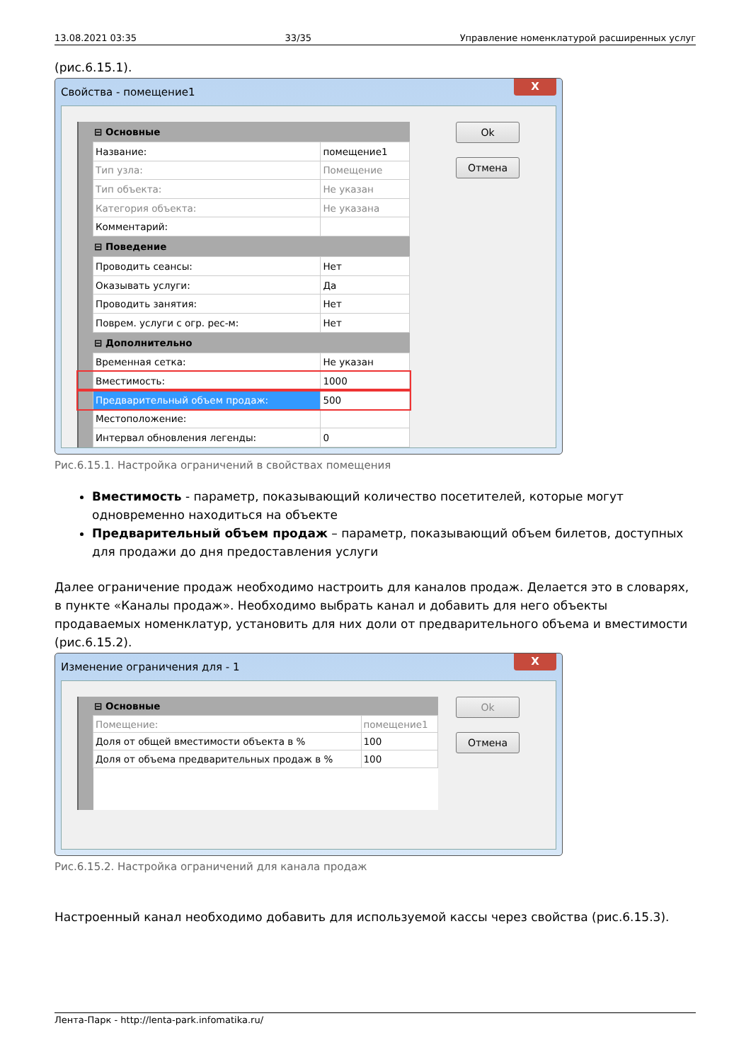13.08.2021 03:35 33/35 Управление номенклатурой расширенных услуг
(рис.6.15.1).
Свойства - помещение1 X
| ⊟ Основные | | |
| --- | --- | --- |
| | Название: | помещение1 |
| | Тип узла: | Помещение |
| | Тип объекта: | Не указан |
| | Категория объекта: | Не указана |
| | Комментарий: | |
| ⊟ Поведение | | |
| | Проводить сеансы: | Нет |
| | Оказывать услуги: | Да |
| | Проводить занятия: | Нет |
| | Поврем. услуги с огр. рес-м: | Нет |
| ⊟ Дополнительно | | |
| | Временная сетка: | Не указан |
| | Вместимость: | 1000 |
| | Предварительный объем продаж: | 500 |
| | Местоположение: | |
| | Интервал обновления легенды: | 0 |
Ok
Отмена
Рис.6.15.1. Настройка ограничений в свойствах помещения
Вместимость - параметр, показывающий количество посетителей, которые могут одновременно находиться на объекте
Предварительный объем продаж – параметр, показывающий объем билетов, доступных для продажи до дня предоставления услуги
Далее ограничение продаж необходимо настроить для каналов продаж. Делается это в словарях, в пункте «Каналы продаж». Необходимо выбрать канал и добавить для него объекты продаваемых номенклатур, установить для них доли от предварительного объема и вместимости (рис.6.15.2).
Изменение ограничения для - 1 X
| ⊟ Основные | | |
| --- | --- | --- |
| | Помещение: | помещение1 |
| | Доля от общей вместимости объекта в % | 100 |
| | Доля от объема предварительных продаж в % | 100 |
Ok
Отмена
Рис.6.15.2. Настройка ограничений для канала продаж
Настроенный канал необходимо добавить для используемой кассы через свойства (рис.6.15.3).
Лента-Парк - http://lenta-park.infomatika.ru/